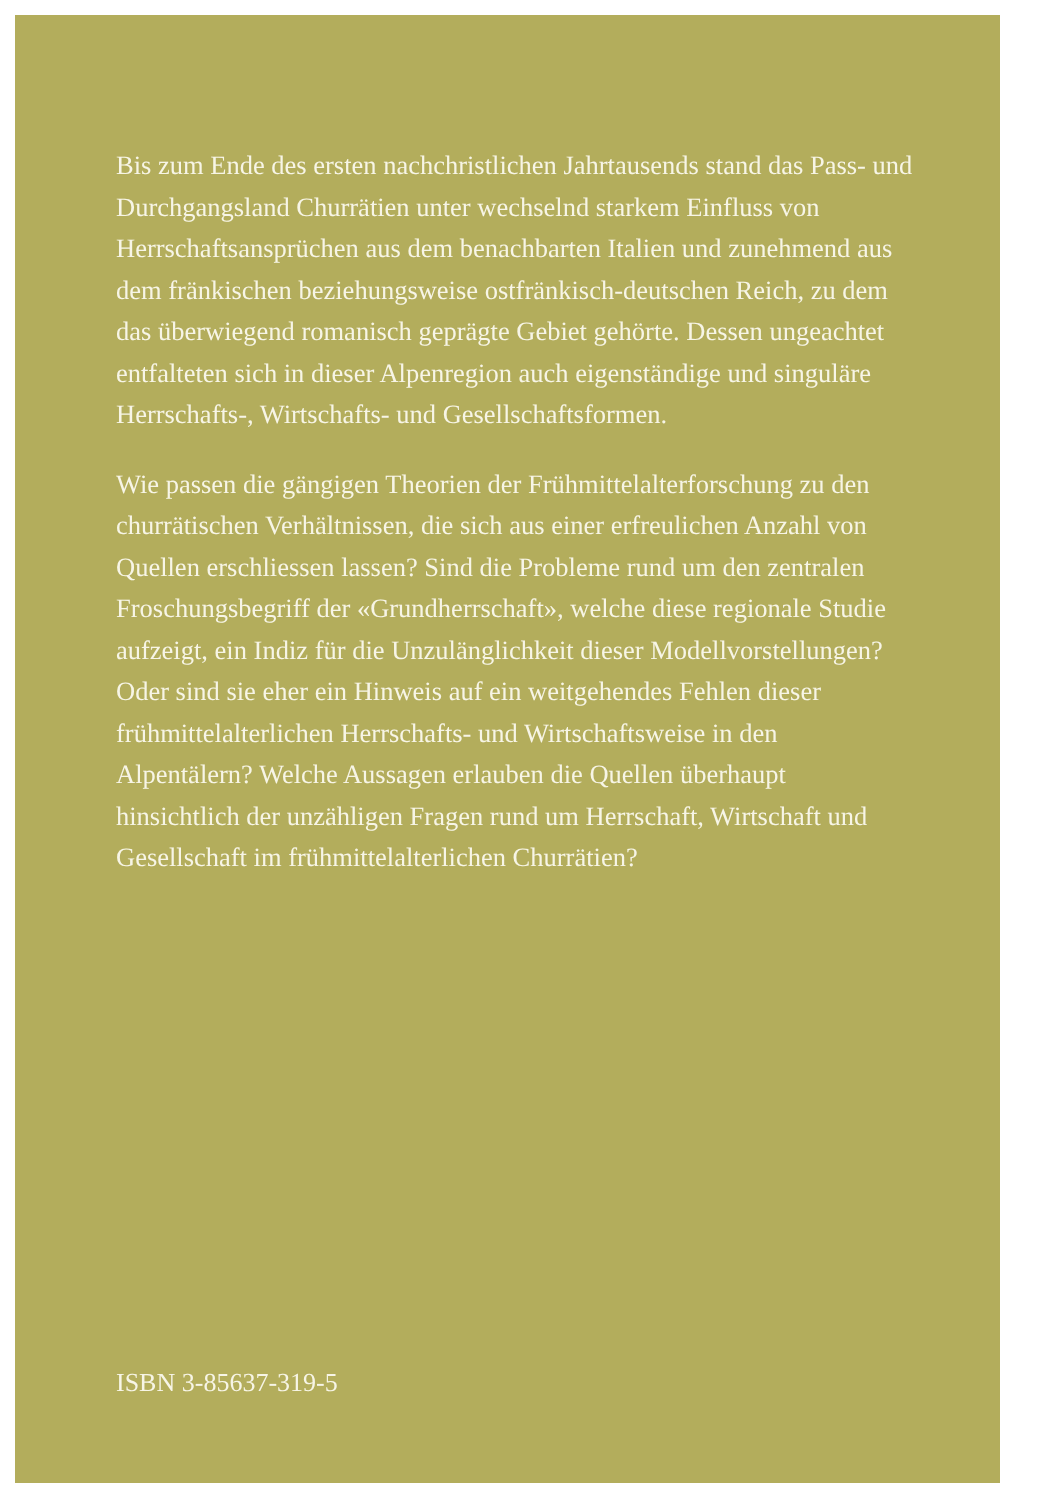Bis zum Ende des ersten nachchristlichen Jahrtausends stand das Pass- und Durchgangsland Churrätien unter wechselnd starkem Einfluss von Herrschaftsansprüchen aus dem benachbarten Italien und zunehmend aus dem fränkischen beziehungsweise ostfränkisch-deutschen Reich, zu dem das überwiegend romanisch geprägte Gebiet gehörte. Dessen ungeachtet entfalteten sich in dieser Alpenregion auch eigenständige und singuläre Herrschafts-, Wirtschafts- und Gesellschaftsformen.
Wie passen die gängigen Theorien der Frühmittelalterforschung zu den churrätischen Verhältnissen, die sich aus einer erfreulichen Anzahl von Quellen erschliessen lassen? Sind die Probleme rund um den zentralen Froschungsbegriff der «Grundherrschaft», welche diese regionale Studie aufzeigt, ein Indiz für die Unzulänglichkeit dieser Modellvorstellungen? Oder sind sie eher ein Hinweis auf ein weitgehendes Fehlen dieser frühmittelalterlichen Herrschafts- und Wirtschaftsweise in den Alpentälern? Welche Aussagen erlauben die Quellen überhaupt hinsichtlich der unzähligen Fragen rund um Herrschaft, Wirtschaft und Gesellschaft im frühmittelalterlichen Churrätien?
ISBN 3-85637-319-5